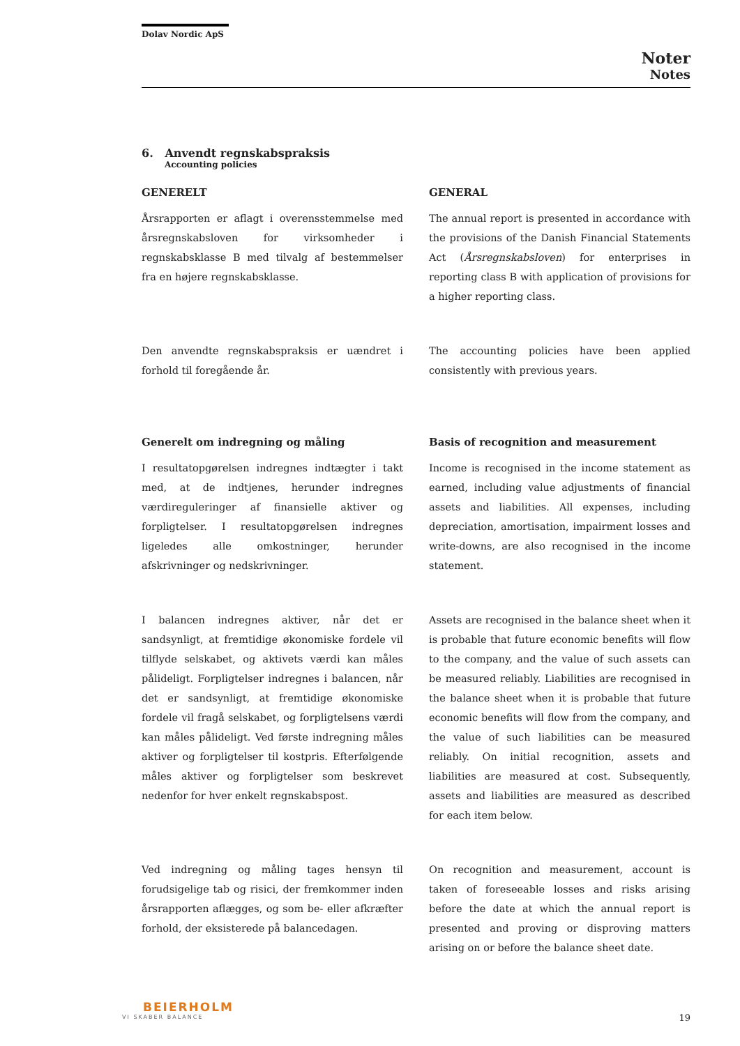Dolav Nordic ApS
Noter
Notes
6. Anvendt regnskabspraksis
Accounting policies
GENERELT
Årsrapporten er aflagt i overensstemmelse med årsregnskabsloven for virksomheder i regnskabsklasse B med tilvalg af bestemmelser fra en højere regnskabsklasse.
Den anvendte regnskabspraksis er uændret i forhold til foregående år.
Generelt om indregning og måling
I resultatopgørelsen indregnes indtægter i takt med, at de indtjenes, herunder indregnes værdireguleringer af finansielle aktiver og forpligtelser. I resultatopgørelsen indregnes ligeledes alle omkostninger, herunder afskrivninger og nedskrivninger.
I balancen indregnes aktiver, når det er sandsynligt, at fremtidige økonomiske fordele vil tilflyde selskabet, og aktivets værdi kan måles pålideligt. Forpligtelser indregnes i balancen, når det er sandsynligt, at fremtidige økonomiske fordele vil fragå selskabet, og forpligtelsens værdi kan måles pålideligt. Ved første indregning måles aktiver og forpligtelser til kostpris. Efterfølgende måles aktiver og forpligtelser som beskrevet nedenfor for hver enkelt regnskabspost.
Ved indregning og måling tages hensyn til forudsigelige tab og risici, der fremkommer inden årsrapporten aflægges, og som be- eller afkræfter forhold, der eksisterede på balancedagen.
GENERAL
The annual report is presented in accordance with the provisions of the Danish Financial Statements Act (Årsregnskabsloven) for enterprises in reporting class B with application of provisions for a higher reporting class.
The accounting policies have been applied consistently with previous years.
Basis of recognition and measurement
Income is recognised in the income statement as earned, including value adjustments of financial assets and liabilities. All expenses, including depreciation, amortisation, impairment losses and write-downs, are also recognised in the income statement.
Assets are recognised in the balance sheet when it is probable that future economic benefits will flow to the company, and the value of such assets can be measured reliably. Liabilities are recognised in the balance sheet when it is probable that future economic benefits will flow from the company, and the value of such liabilities can be measured reliably. On initial recognition, assets and liabilities are measured at cost. Subsequently, assets and liabilities are measured as described for each item below.
On recognition and measurement, account is taken of foreseeable losses and risks arising before the date at which the annual report is presented and proving or disproving matters arising on or before the balance sheet date.
BEIERHOLM
VI SKABER BALANCE
19